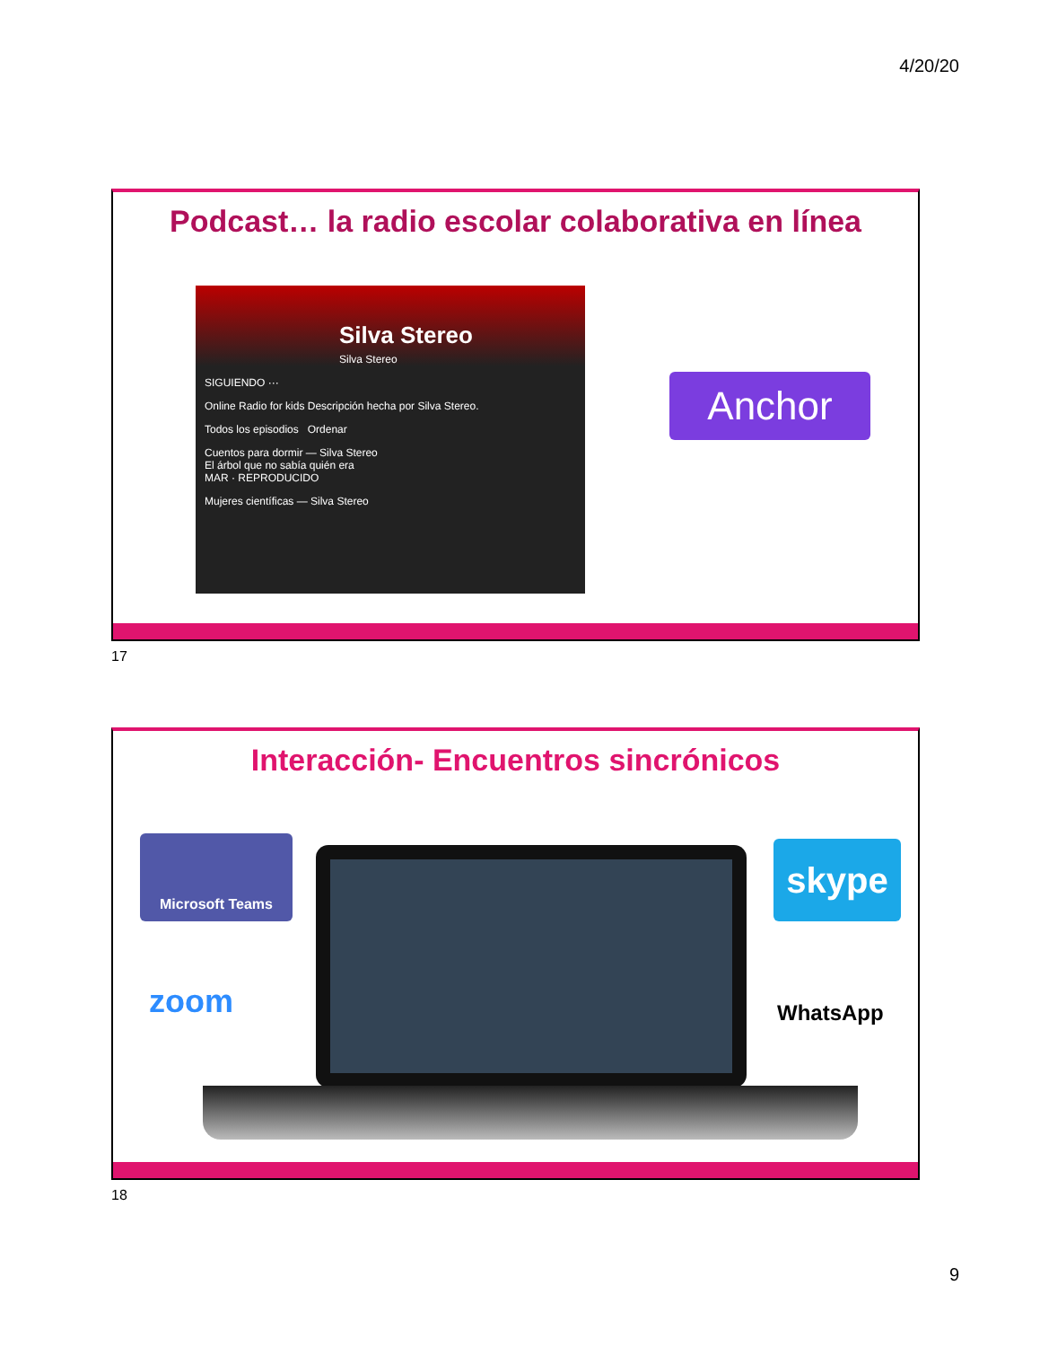4/20/20
Podcast… la radio escolar colaborativa en línea
Silva Stereo
Silva Stereo
SIGUIENDO ···
Online Radio for kids Descripción hecha por Silva Stereo.
Todos los episodios Ordenar
Cuentos para dormir — Silva Stereo
El árbol que no sabía quién era
MAR · REPRODUCIDO
Mujeres científicas — Silva Stereo
Anchor
17
Interacción- Encuentros sincrónicos
Microsoft Teams
zoom
skype
WhatsApp
18
9